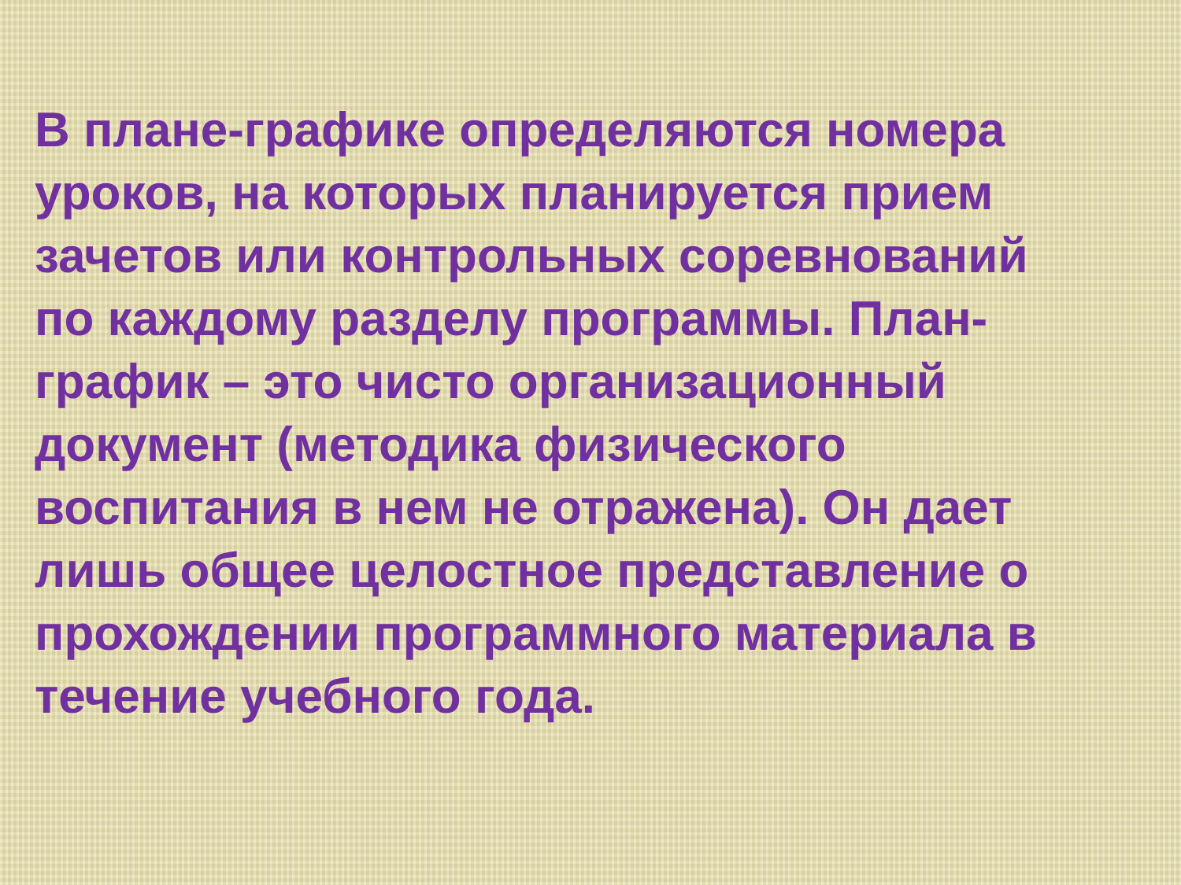В плане-графике определяются номера
уроков, на которых планируется прием
зачетов или контрольных соревнований
по каждому разделу программы. План-
график – это чисто организационный
документ (методика физического
воспитания в нем не отражена). Он дает
лишь общее целостное представление о
прохождении программного материала в
течение учебного года.